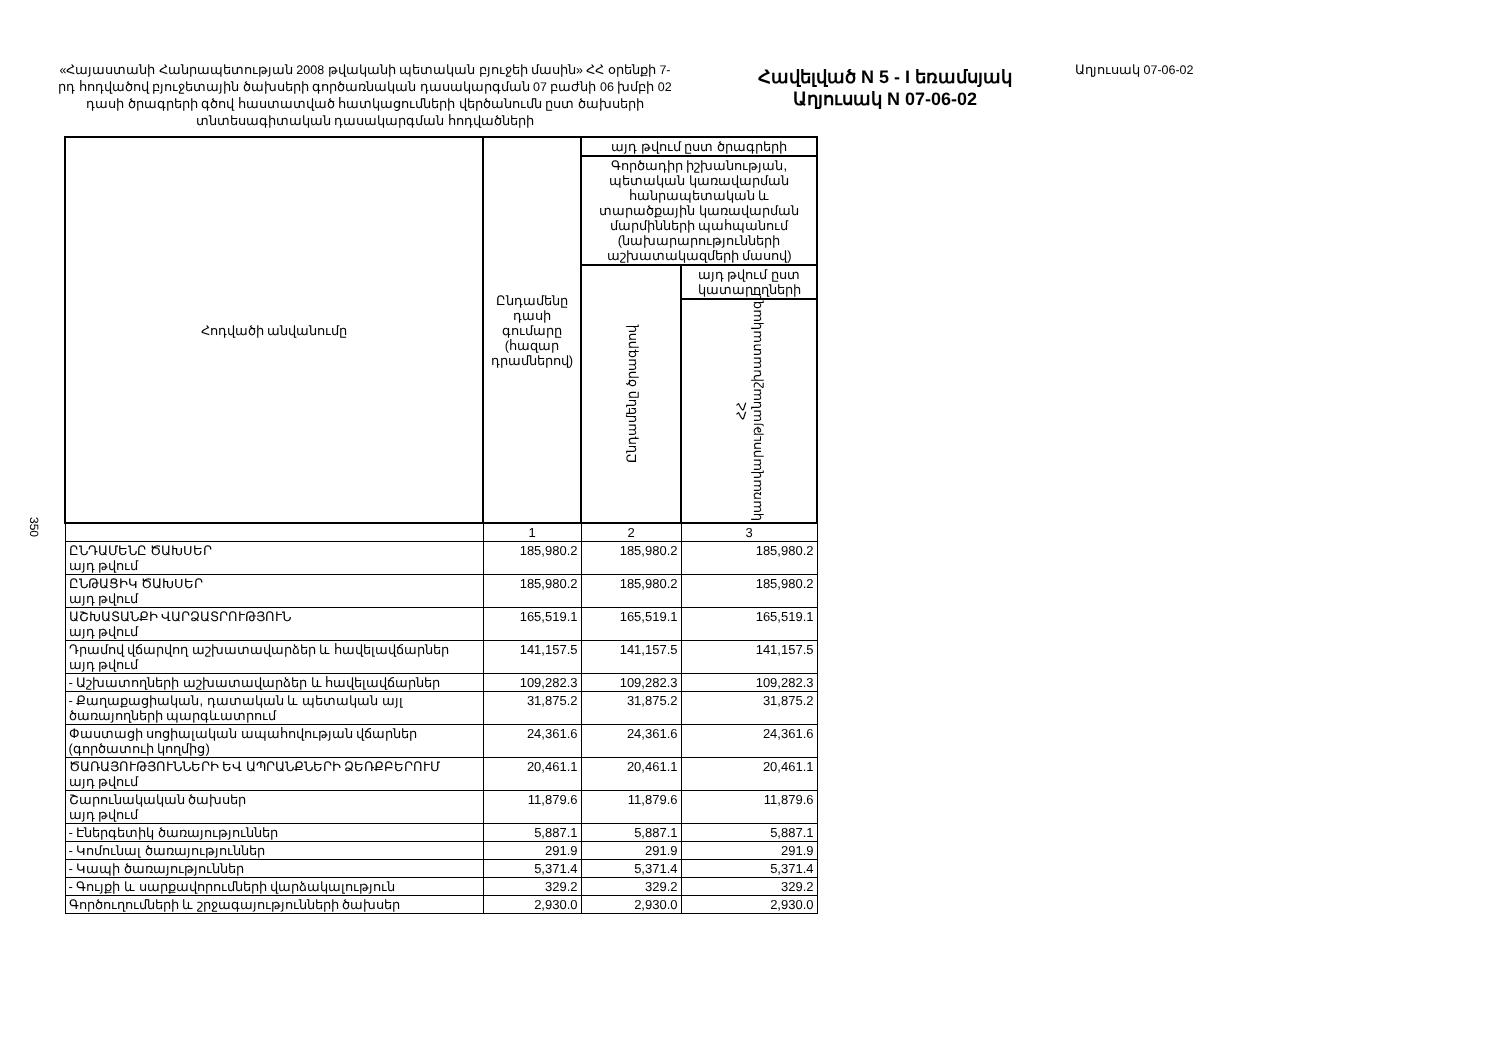350
«Հայաստանի Հանրապետության 2008 թվականի պետական բյուջեի մասին» ՀՀ օրենքի 7-րդ հոդվածով բյուջետային ծախսերի գործառնական դասակարգման 07 բաժնի 06 խմբի 02 դասի ծրագրերի գծով հաստատված հատկացումների վերծանումն ըստ ծախսերի տնտեսագիտական դասակարգման հոդվածների
Հավելված N 5 - I եռամսյակ
Աղյուսակ N 07-06-02
Աղյուսակ 07-06-02
| Հոդվածի անվանումը | Ընդամենը դասի գումարը (հազար դրամներով) | այդ թվում ըստ ծրագրերի | |
| --- | --- | --- | --- |
| | | Գործադիր իշխանության, պետական կառավարման հանրապետական և տարածքային կառավարման մարմինների պահպանում (նախարարությունների աշխատակազմերի մասով) | |
| | | Ընդամենը ծրագրով | այդ թվում ըստ կատարողների |
| | | | ՀՀ կառավարությանաշխատակազմ |
| | 1 | 2 | 3 |
| ԸՆԴԱՄԵՆԸ ԾԱԽՍԵՐ այդ թվում | 185,980.2 | 185,980.2 | 185,980.2 |
| ԸՆԹԱՑԻԿ ԾԱԽՍԵՐ այդ թվում | 185,980.2 | 185,980.2 | 185,980.2 |
| ԱՇԽԱՏԱՆՔԻ ՎԱՐՁԱՏՐՈՒԹՅՈՒՆ այդ թվում | 165,519.1 | 165,519.1 | 165,519.1 |
| Դրամով վճարվող աշխատավարձեր և հավելավճարներ այդ թվում | 141,157.5 | 141,157.5 | 141,157.5 |
| - Աշխատողների աշխատավարձեր և հավելավճարներ | 109,282.3 | 109,282.3 | 109,282.3 |
| - Քաղաքացիական, դատական և պետական այլ ծառայողների պարգևատրում | 31,875.2 | 31,875.2 | 31,875.2 |
| Փաստացի սոցիալական ապահովության վճարներ (գործատուի կողմից) | 24,361.6 | 24,361.6 | 24,361.6 |
| ԾԱՌԱՅՈՒԹՅՈՒՆՆԵՐԻ ԵՎ ԱՊՐԱՆՔՆԵՐԻ ՁԵՌՔԲԵՐՈՒՄ այդ թվում | 20,461.1 | 20,461.1 | 20,461.1 |
| Շարունակական ծախսեր այդ թվում | 11,879.6 | 11,879.6 | 11,879.6 |
| - Էներգետիկ ծառայություններ | 5,887.1 | 5,887.1 | 5,887.1 |
| - Կոմունալ ծառայություններ | 291.9 | 291.9 | 291.9 |
| - Կապի ծառայություններ | 5,371.4 | 5,371.4 | 5,371.4 |
| - Գույքի և սարքավորումների վարձակալություն | 329.2 | 329.2 | 329.2 |
| Գործուղումների և շրջագայությունների ծախսեր | 2,930.0 | 2,930.0 | 2,930.0 |